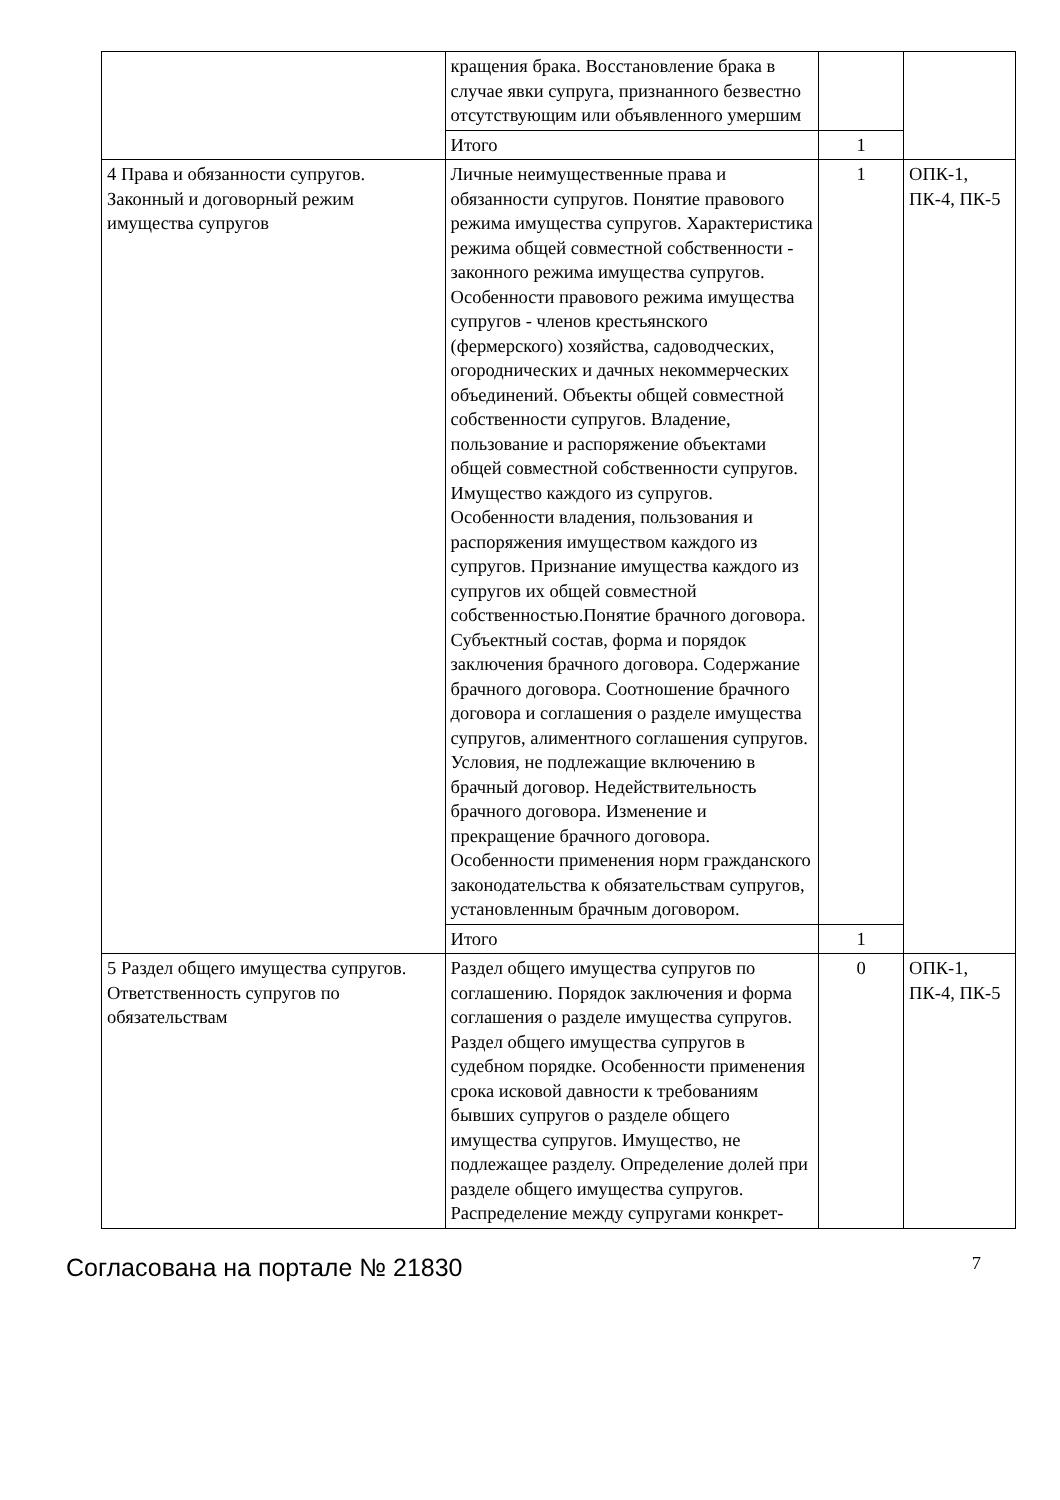| | кращения брака. Восстановление брака в случае явки супруга, признанного безвестно отсутствующим или объявленного умершим | | |
| | Итого | 1 | |
| 4 Права и обязанности супругов. Законный и договорный режим имущества супругов | Личные неимущественные права и обязанности супругов. Понятие правового режима имущества супругов. Характеристика режима общей совместной собственности - законного режима имущества супругов. Особенности правового режима имущества супругов - членов крестьянского (фермерского) хозяйства, садоводческих, огороднических и дачных некоммерческих объединений. Объекты общей совместной собственности супругов. Владение, пользование и распоряжение объектами общей совместной собственности супругов. Имущество каждого из супругов. Особенности владения, пользования и распоряжения имуществом каждого из супругов. Признание имущества каждого из супругов их общей совместной собственностью.Понятие брачного договора. Субъектный состав, форма и порядок заключения брачного договора. Содержание брачного договора. Соотношение брачного договора и соглашения о разделе имущества супругов, алиментного соглашения супругов. Условия, не подлежащие включению в брачный договор. Недействительность брачного договора. Изменение и прекращение брачного договора. Особенности применения норм гражданского законодательства к обязательствам супругов, установленным брачным договором. | 1 | ОПК-1, ПК-4, ПК-5 |
| | Итого | 1 | |
| 5 Раздел общего имущества супругов. Ответственность супругов по обязательствам | Раздел общего имущества супругов по соглашению. Порядок заключения и форма соглашения о разделе имущества супругов. Раздел общего имущества супругов в судебном порядке. Особенности применения срока исковой давности к требованиям бывших супругов о разделе общего имущества супругов. Имущество, не подлежащее разделу. Определение долей при разделе общего имущества супругов. Распределение между супругами конкрет- | 0 | ОПК-1, ПК-4, ПК-5 |
Согласована на портале № 21830 7